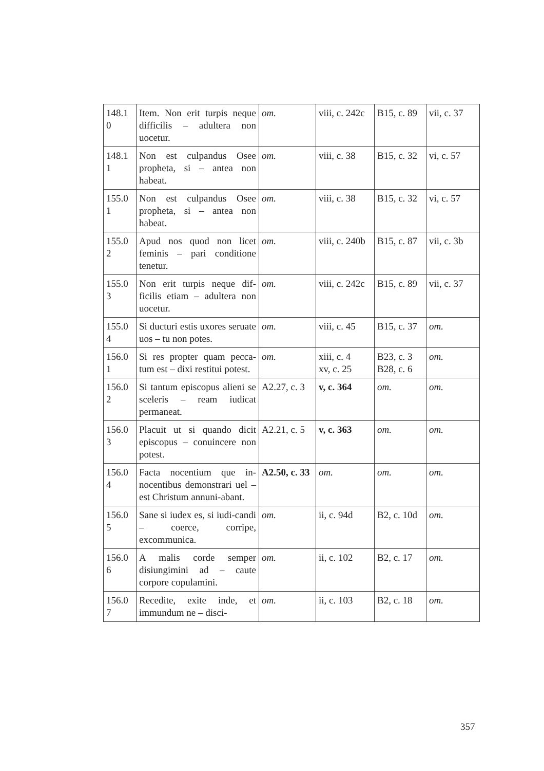| 148.1 0 | Item. Non erit turpis neque difficilis – adultera non uocetur. | om. | viii, c. 242c | B15, c. 89 | vii, c. 37 |
| 148.1 1 | Non est culpandus Osee propheta, si – antea non habeat. | om. | viii, c. 38 | B15, c. 32 | vi, c. 57 |
| 155.0 1 | Non est culpandus Osee propheta, si – antea non habeat. | om. | viii, c. 38 | B15, c. 32 | vi, c. 57 |
| 155.0 2 | Apud nos quod non licet feminis – pari conditione tenetur. | om. | viii, c. 240b | B15, c. 87 | vii, c. 3b |
| 155.0 3 | Non erit turpis neque dif-ficilis etiam – adultera non uocetur. | om. | viii, c. 242c | B15, c. 89 | vii, c. 37 |
| 155.0 4 | Si ducturi estis uxores seruate uos – tu non potes. | om. | viii, c. 45 | B15, c. 37 | om. |
| 156.0 1 | Si res propter quam pecca-tum est – dixi restitui potest. | om. | xiii, c. 4 xv, c. 25 | B23, c. 3 B28, c. 6 | om. |
| 156.0 2 | Si tantum episcopus alieni se sceleris – ream iudicat permaneat. | A2.27, c. 3 | v, c. 364 | om. | om. |
| 156.0 3 | Placuit ut si quando dicit episcopus – conuincere non potest. | A2.21, c. 5 | v, c. 363 | om. | om. |
| 156.0 4 | Facta nocentium que in-nocentibus demonstrari uel – est Christum annuni-abant. | A2.50, c. 33 | om. | om. | om. |
| 156.0 5 | Sane si iudex es, si iudi-candi – coerce, corripe, excommunica. | om. | ii, c. 94d | B2, c. 10d | om. |
| 156.0 6 | A malis corde semper disiungimini ad – caute corpore copulamini. | om. | ii, c. 102 | B2, c. 17 | om. |
| 156.0 7 | Recedite, exite inde, et immundum ne – disci- | om. | ii, c. 103 | B2, c. 18 | om. |
357